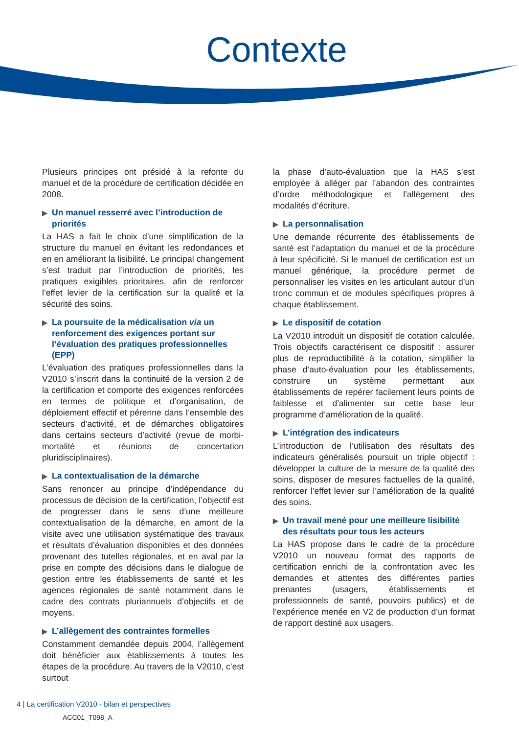Contexte
Plusieurs principes ont présidé à la refonte du manuel et de la procédure de certification décidée en 2008.
▶ Un manuel resserré avec l’introduction de priorités
La HAS a fait le choix d’une simplification de la structure du manuel en évitant les redondances et en en améliorant la lisibilité. Le principal changement s’est traduit par l’introduction de priorités, les pratiques exigibles prioritaires, afin de renforcer l’effet levier de la certification sur la qualité et la sécurité des soins.
▶ La poursuite de la médicalisation via un renforcement des exigences portant sur l’évaluation des pratiques professionnelles (EPP)
L’évaluation des pratiques professionnelles dans la V2010 s’inscrit dans la continuité de la version 2 de la certification et comporte des exigences renforcées en termes de politique et d’organisation, de déploiement effectif et pérenne dans l’ensemble des secteurs d’activité, et de démarches obligatoires dans certains secteurs d’activité (revue de morbi-mortalité et réunions de concertation pluridisciplinaires).
▶ La contextualisation de la démarche
Sans renoncer au principe d’indépendance du processus de décision de la certification, l’objectif est de progresser dans le sens d’une meilleure contextualisation de la démarche, en amont de la visite avec une utilisation systématique des travaux et résultats d’évaluation disponibles et des données provenant des tutelles régionales, et en aval par la prise en compte des décisions dans le dialogue de gestion entre les établissements de santé et les agences régionales de santé notamment dans le cadre des contrats pluriannuels d’objectifs et de moyens.
▶ L’allègement des contraintes formelles
Constamment demandée depuis 2004, l’allègement doit bénéficier aux établissements à toutes les étapes de la procédure. Au travers de la V2010, c’est surtout
la phase d’auto-évaluation que la HAS s’est employée à alléger par l’abandon des contraintes d’ordre méthodologique et l’allègement des modalités d’écriture.
▶ La personnalisation
Une demande récurrente des établissements de santé est l’adaptation du manuel et de la procédure à leur spécificité. Si le manuel de certification est un manuel générique, la procédure permet de personnaliser les visites en les articulant autour d’un tronc commun et de modules spécifiques propres à chaque établissement.
▶ Le dispositif de cotation
La V2010 introduit un dispositif de cotation calculée. Trois objectifs caractérisent ce dispositif : assurer plus de reproductibilité à la cotation, simplifier la phase d’auto-évaluation pour les établissements, construire un système permettant aux établissements de repérer facilement leurs points de faiblesse et d’alimenter sur cette base leur programme d’amélioration de la qualité.
▶ L’intégration des indicateurs
L’introduction de l’utilisation des résultats des indicateurs généralisés poursuit un triple objectif : développer la culture de la mesure de la qualité des soins, disposer de mesures factuelles de la qualité, renforcer l’effet levier sur l’amélioration de la qualité des soins.
▶ Un travail mené pour une meilleure lisibilité des résultats pour tous les acteurs
La HAS propose dans le cadre de la procédure V2010 un nouveau format des rapports de certification enrichi de la confrontation avec les demandes et attentes des différentes parties prenantes (usagers, établissements et professionnels de santé, pouvoirs publics) et de l’expérience menée en V2 de production d’un format de rapport destiné aux usagers.
4 | La certification V2010 - bilan et perspectives
ACC01_T098_A